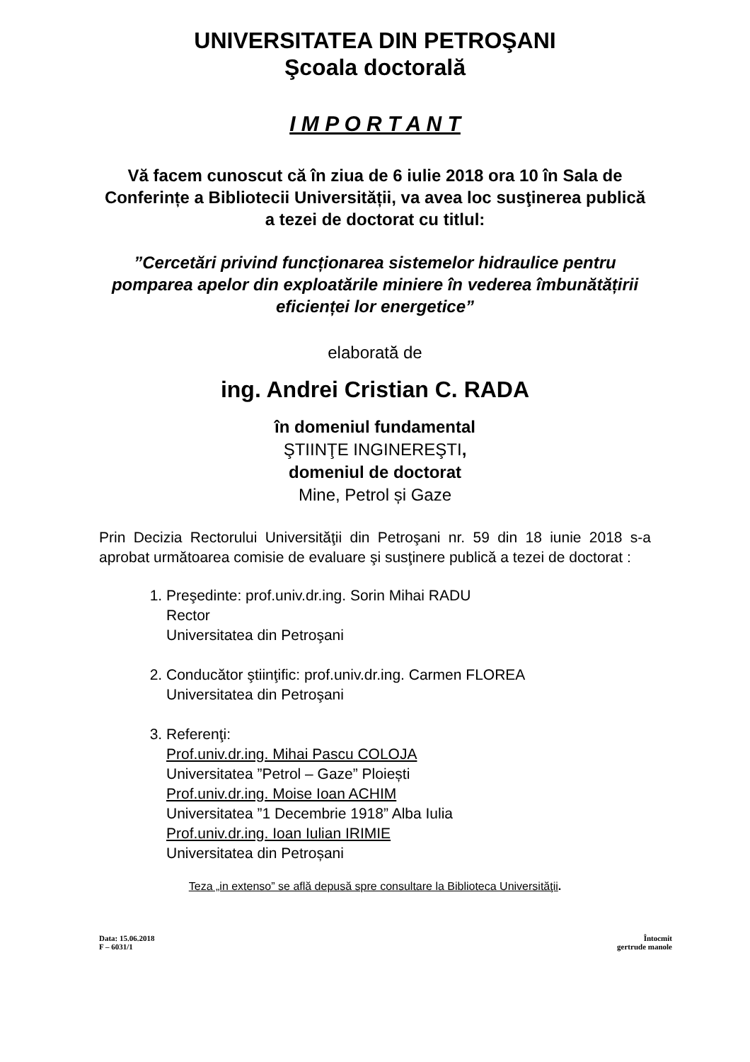UNIVERSITATEA DIN PETROŞANI
Şcoala doctorală
I M P O R T A N T
Vă facem cunoscut că în ziua de 6 iulie 2018 ora 10 în Sala de Conferințe a Bibliotecii Universității, va avea loc susţinerea publică a tezei de doctorat cu titlul:
”Cercetări privind funcționarea sistemelor hidraulice pentru pomparea apelor din exploatările miniere în vederea îmbunătățirii eficienței lor energetice”
elaborată de
ing. Andrei Cristian C. RADA
în domeniul fundamental
ŞTIINŢE INGINEREŞTI,
domeniul de doctorat
Mine, Petrol și Gaze
Prin Decizia Rectorului Universităţii din Petroşani nr. 59 din 18 iunie 2018 s-a aprobat următoarea comisie de evaluare şi susţinere publică a tezei de doctorat :
1. Preşedinte: prof.univ.dr.ing. Sorin Mihai RADU
Rector
Universitatea din Petroşani
2. Conducător ştiinţific: prof.univ.dr.ing. Carmen FLOREA
Universitatea din Petroşani
3. Referenţi:
Prof.univ.dr.ing. Mihai Pascu COLOJA
Universitatea ”Petrol – Gaze” Ploiești
Prof.univ.dr.ing. Moise Ioan ACHIM
Universitatea ”1 Decembrie 1918” Alba Iulia
Prof.univ.dr.ing. Ioan Iulian IRIMIE
Universitatea din Petroșani
Teza „in extenso” se află depusă spre consultare la Biblioteca Universităţii.
Data: 15.06.2018
F – 6031/1
Întocmit
gertrude manole